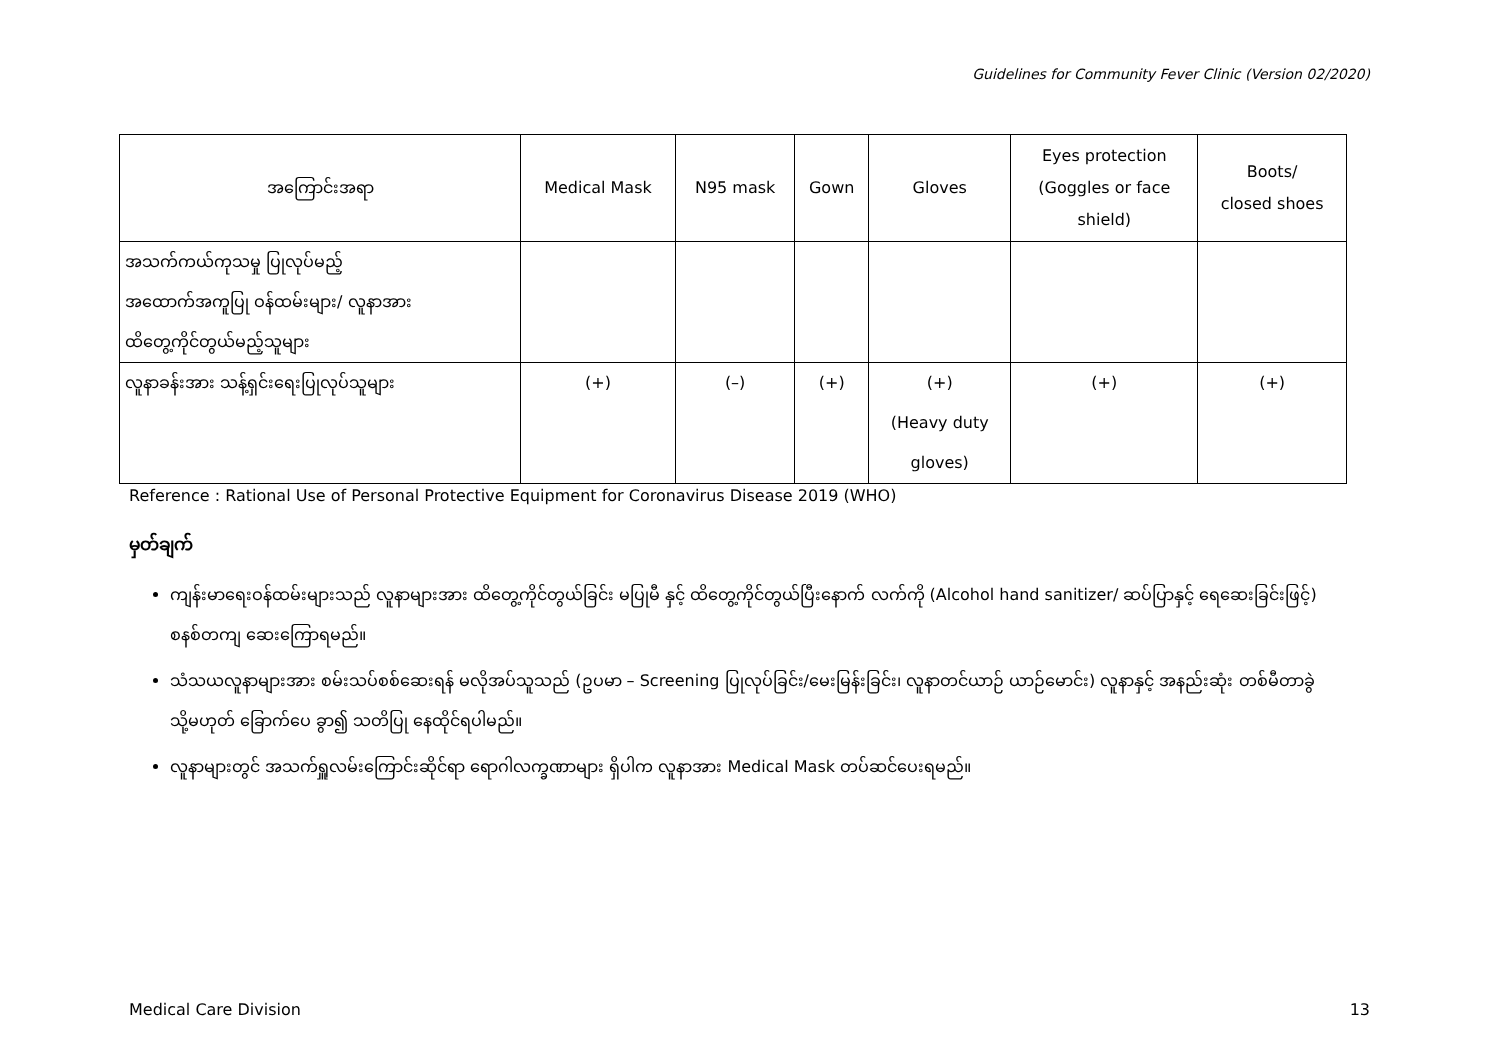Guidelines for Community Fever Clinic (Version 02/2020)
| အကြောင်းအရာ | Medical Mask | N95 mask | Gown | Gloves | Eyes protection (Goggles or face shield) | Boots/ closed shoes |
| --- | --- | --- | --- | --- | --- | --- |
| အသက်ကယ်ကုသမှု ပြုလုပ်မည့် အထောက်အကူပြု ဝန်ထမ်းများ/ လူနာအား ထိတွေ့ကိုင်တွယ်မည့်သူများ | | | | | | |
| လူနာခန်းအား သန့်ရှင်းရေးပြုလုပ်သူများ | (+) | (–) | (+) | (+) (Heavy duty gloves) | (+) | (+) |
Reference : Rational Use of Personal Protective Equipment for Coronavirus Disease 2019 (WHO)
မှတ်ချက်
ကျန်းမာရေးဝန်ထမ်းများသည် လူနာများအား ထိတွေ့ကိုင်တွယ်ခြင်း မပြုမီ နှင့် ထိတွေ့ကိုင်တွယ်ပြီးနောက် လက်ကို (Alcohol hand sanitizer/ ဆပ်ပြာနှင့် ရေဆေးခြင်းဖြင့်) စနစ်တကျ ဆေးကြောရမည်။
သံသယလူနာများအား စမ်းသပ်စစ်ဆေးရန် မလိုအပ်သူသည် (ဥပမာ – Screening ပြုလုပ်ခြင်း/မေးမြန်းခြင်း၊ လူနာတင်ယာဉ် ယာဉ်မောင်း) လူနာနှင့် အနည်းဆုံး တစ်မီတာခွဲ သို့မဟုတ် ခြောက်ပေ ခွာ၍ သတိပြု နေထိုင်ရပါမည်။
လူနာများတွင် အသက်ရှူလမ်းကြောင်းဆိုင်ရာ ရောဂါလက္ခဏာများ ရှိပါက လူနာအား Medical Mask တပ်ဆင်ပေးရမည်။
Medical Care Division 13